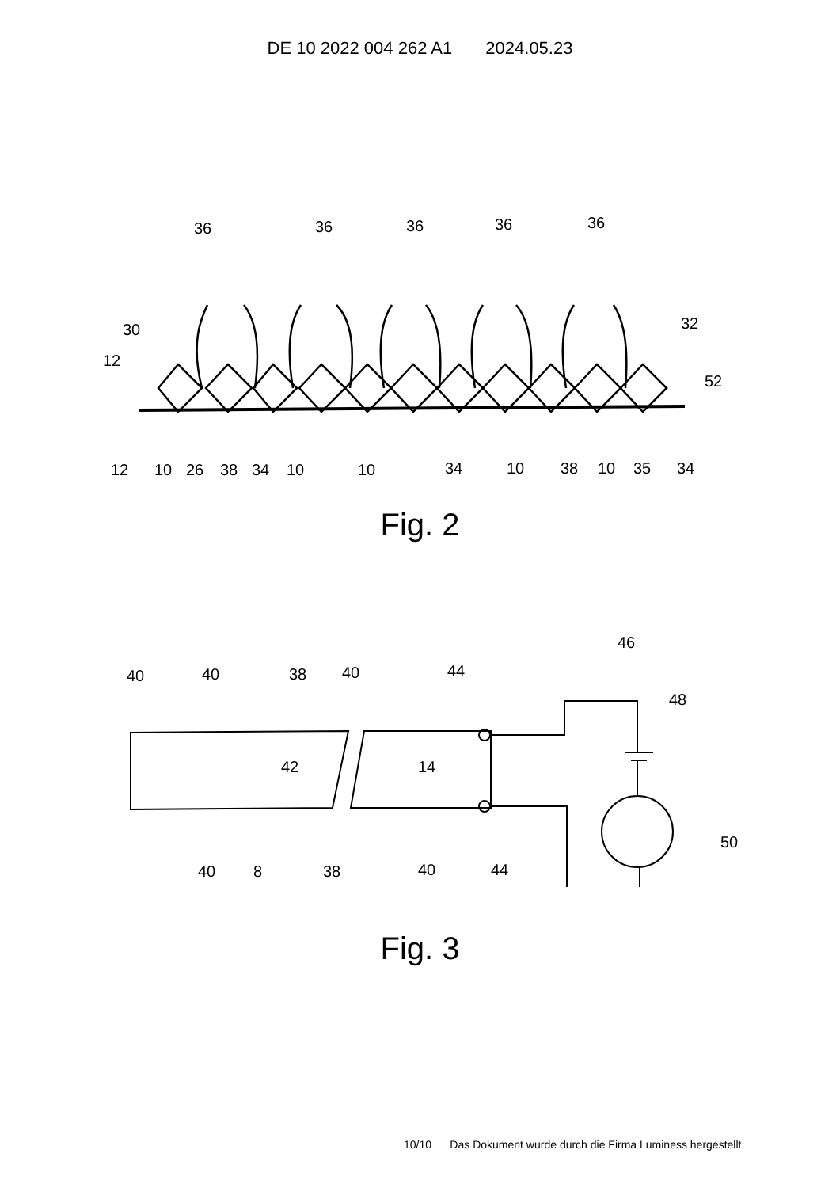DE 10 2022 004 262 A1 2024.05.23
36
36
36
36
36
30
12
52
32
12
10
26
38
34
10
10
34
10
38
10
35
34
Fig. 2
40
40
38
40
44
46
48
42
14
40
8
38
40
44
50
Fig. 3
10/10 Das Dokument wurde durch die Firma Luminess hergestellt.